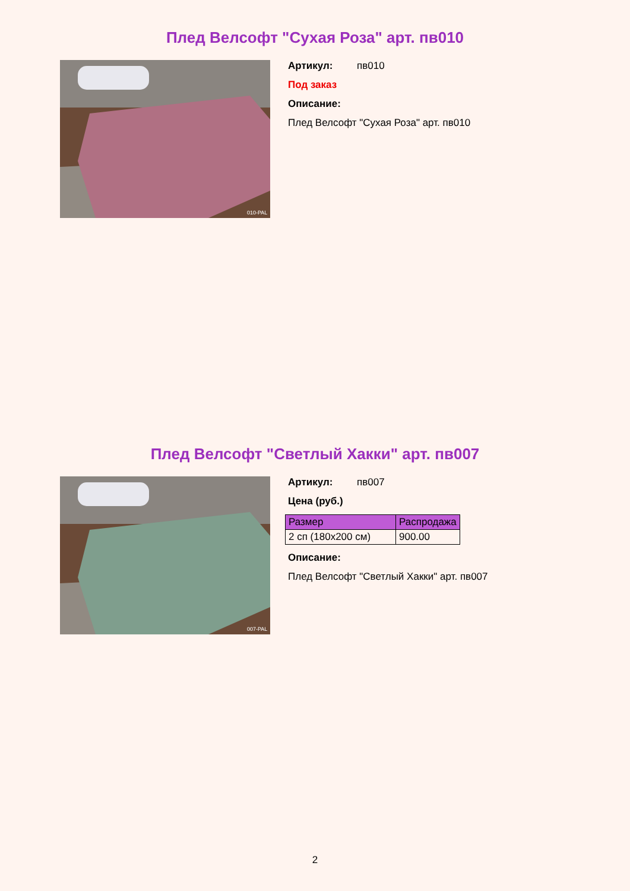Плед Велсофт "Сухая Роза" арт. пв010
010-PAL
Артикул: пв010
Под заказ
Описание:
Плед Велсофт "Сухая Роза" арт. пв010
Плед Велсофт "Светлый Хакки" арт. пв007
007-PAL
Артикул: пв007
Цена (руб.)
| Размер | Распродажа |
| --- | --- |
| 2 сп (180х200 см) | 900.00 |
Описание:
Плед Велсофт "Светлый Хакки" арт. пв007
2